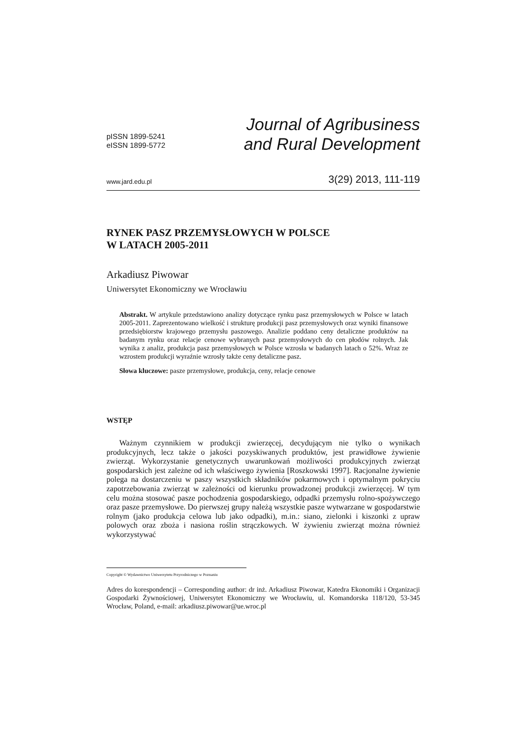pISSN 1899-5241
eISSN 1899-5772
Journal of Agribusiness
and Rural Development
www.jard.edu.pl 3(29) 2013, 111-119
RYNEK PASZ PRZEMYSŁOWYCH W POLSCE
W LATACH 2005-2011
Arkadiusz Piwowar
Uniwersytet Ekonomiczny we Wrocławiu
Abstrakt. W artykule przedstawiono analizy dotyczące rynku pasz przemysłowych w Polsce w latach 2005-2011. Zaprezentowano wielkość i strukturę produkcji pasz przemysłowych oraz wyniki finansowe przedsiębiorstw krajowego przemysłu paszowego. Analizie poddano ceny detaliczne produktów na badanym rynku oraz relacje cenowe wybranych pasz przemysłowych do cen płodów rolnych. Jak wynika z analiz, produkcja pasz przemysłowych w Polsce wzrosła w badanych latach o 52%. Wraz ze wzrostem produkcji wyraźnie wzrosły także ceny detaliczne pasz.
Słowa kluczowe: pasze przemysłowe, produkcja, ceny, relacje cenowe
WSTĘP
Ważnym czynnikiem w produkcji zwierzęcej, decydującym nie tylko o wynikach produkcyjnych, lecz także o jakości pozyskiwanych produktów, jest prawidłowe żywienie zwierząt. Wykorzystanie genetycznych uwarunkowań możliwości produkcyjnych zwierząt gospodarskich jest zależne od ich właściwego żywienia [Roszkowski 1997]. Racjonalne żywienie polega na dostarczeniu w paszy wszystkich składników pokarmowych i optymalnym pokryciu zapotrzebowania zwierząt w zależności od kierunku prowadzonej produkcji zwierzęcej. W tym celu można stosować pasze pochodzenia gospodarskiego, odpadki przemysłu rolno-spożywczego oraz pasze przemysłowe. Do pierwszej grupy należą wszystkie pasze wytwarzane w gospodarstwie rolnym (jako produkcja celowa lub jako odpadki), m.in.: siano, zielonki i kiszonki z upraw polowych oraz zboża i nasiona roślin strączkowych. W żywieniu zwierząt można również wykorzystywać
Copyright © Wydawnictwo Uniwersytetu Przyrodniczego w Poznaniu
Adres do korespondencji – Corresponding author: dr inż. Arkadiusz Piwowar, Katedra Ekonomiki i Organizacji Gospodarki Żywnościowej, Uniwersytet Ekonomiczny we Wrocławiu, ul. Komandorska 118/120, 53-345 Wrocław, Poland, e-mail: arkadiusz.piwowar@ue.wroc.pl